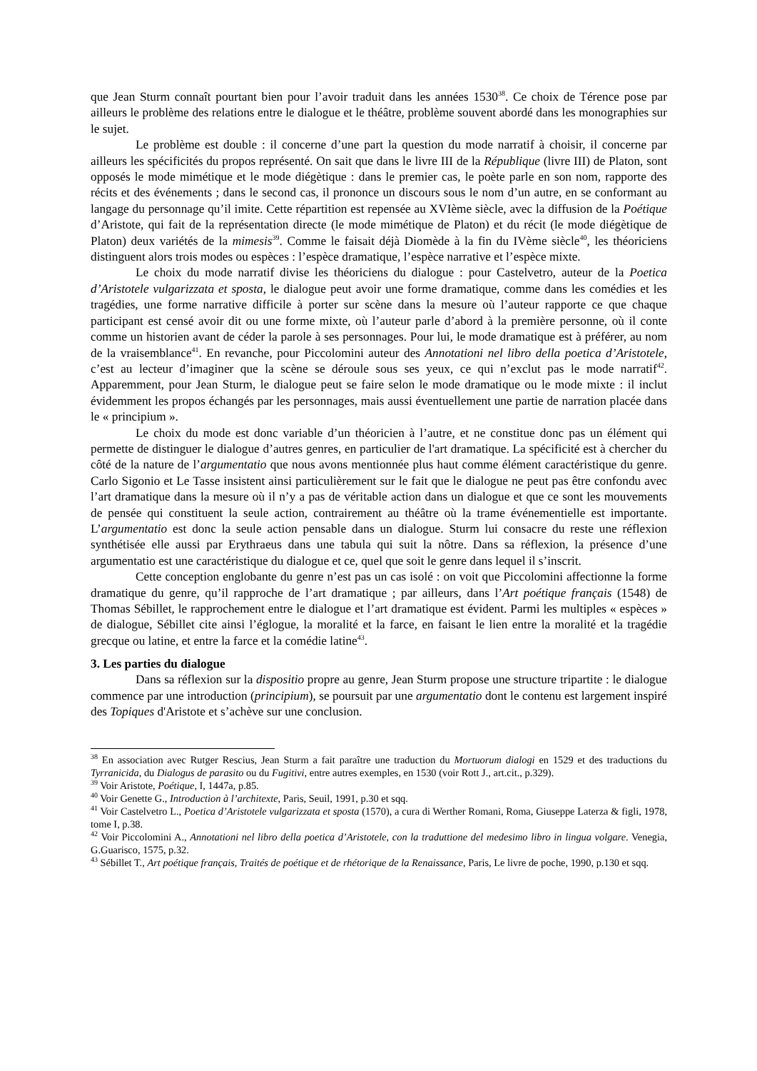que Jean Sturm connaît pourtant bien pour l’avoir traduit dans les années 1530<sup>38</sup>. Ce choix de Térence pose par ailleurs le problème des relations entre le dialogue et le théâtre, problème souvent abordé dans les monographies sur le sujet.
Le problème est double : il concerne d’une part la question du mode narratif à choisir, il concerne par ailleurs les spécificités du propos représenté. On sait que dans le livre III de la République (livre III) de Platon, sont opposés le mode mimétique et le mode diégètique : dans le premier cas, le poète parle en son nom, rapporte des récits et des événements ; dans le second cas, il prononce un discours sous le nom d’un autre, en se conformant au langage du personnage qu’il imite. Cette répartition est repensée au XVIème siècle, avec la diffusion de la Poétique d’Aristote, qui fait de la représentation directe (le mode mimétique de Platon) et du récit (le mode diégètique de Platon) deux variétés de la mimesis<sup>39</sup>. Comme le faisait déjà Diomède à la fin du IVème siècle<sup>40</sup>, les théoriciens distinguent alors trois modes ou espèces : l’espèce dramatique, l’espèce narrative et l’espèce mixte.
Le choix du mode narratif divise les théoriciens du dialogue : pour Castelvetro, auteur de la Poetica d’Aristotele vulgarizzata et sposta, le dialogue peut avoir une forme dramatique, comme dans les comédies et les tragédies, une forme narrative difficile à porter sur scène dans la mesure où l’auteur rapporte ce que chaque participant est censé avoir dit ou une forme mixte, où l’auteur parle d’abord à la première personne, où il conte comme un historien avant de céder la parole à ses personnages. Pour lui, le mode dramatique est à préférer, au nom de la vraisemblance<sup>41</sup>. En revanche, pour Piccolomini auteur des Annotationi nel libro della poetica d’Aristotele, c’est au lecteur d’imaginer que la scène se déroule sous ses yeux, ce qui n’exclut pas le mode narratif<sup>42</sup>. Apparemment, pour Jean Sturm, le dialogue peut se faire selon le mode dramatique ou le mode mixte : il inclut évidemment les propos échangés par les personnages, mais aussi éventuellement une partie de narration placée dans le « principium ».
Le choix du mode est donc variable d’un théoricien à l’autre, et ne constitue donc pas un élément qui permette de distinguer le dialogue d’autres genres, en particulier de l'art dramatique. La spécificité est à chercher du côté de la nature de l’argumentatio que nous avons mentionnée plus haut comme élément caractéristique du genre. Carlo Sigonio et Le Tasse insistent ainsi particulièrement sur le fait que le dialogue ne peut pas être confondu avec l’art dramatique dans la mesure où il n’y a pas de véritable action dans un dialogue et que ce sont les mouvements de pensée qui constituent la seule action, contrairement au théâtre où la trame événementielle est importante. L’argumentatio est donc la seule action pensable dans un dialogue. Sturm lui consacre du reste une réflexion synthétisée elle aussi par Erythraeus dans une tabula qui suit la nôtre. Dans sa réflexion, la présence d’une argumentatio est une caractéristique du dialogue et ce, quel que soit le genre dans lequel il s’inscrit.
Cette conception englobante du genre n’est pas un cas isolé : on voit que Piccolomini affectionne la forme dramatique du genre, qu’il rapproche de l’art dramatique ; par ailleurs, dans l’Art poétique français (1548) de Thomas Sébillet, le rapprochement entre le dialogue et l’art dramatique est évident. Parmi les multiples « espèces » de dialogue, Sébillet cite ainsi l’églogue, la moralité et la farce, en faisant le lien entre la moralité et la tragédie grecque ou latine, et entre la farce et la comédie latine<sup>43</sup>.
3. Les parties du dialogue
Dans sa réflexion sur la dispositio propre au genre, Jean Sturm propose une structure tripartite : le dialogue commence par une introduction (principium), se poursuit par une argumentatio dont le contenu est largement inspiré des Topiques d'Aristote et s’achève sur une conclusion.
<sup>38</sup> En association avec Rutger Rescius, Jean Sturm a fait paraître une traduction du Mortuorum dialogi en 1529 et des traductions du Tyrranicida, du Dialogus de parasito ou du Fugitivi, entre autres exemples, en 1530 (voir Rott J., art.cit., p.329).
<sup>39</sup> Voir Aristote, Poétique, I, 1447a, p.85.
<sup>40</sup> Voir Genette G., Introduction à l’architexte, Paris, Seuil, 1991, p.30 et sqq.
<sup>41</sup> Voir Castelvetro L., Poetica d’Aristotele vulgarizzata et sposta (1570), a cura di Werther Romani, Roma, Giuseppe Laterza & figli, 1978, tome I, p.38.
<sup>42</sup> Voir Piccolomini A., Annotationi nel libro della poetica d’Aristotele, con la traduttione del medesimo libro in lingua volgare. Venegia, G.Guarisco, 1575, p.32.
<sup>43</sup> Sébillet T., Art poétique français, Traités de poétique et de rhétorique de la Renaissance, Paris, Le livre de poche, 1990, p.130 et sqq.